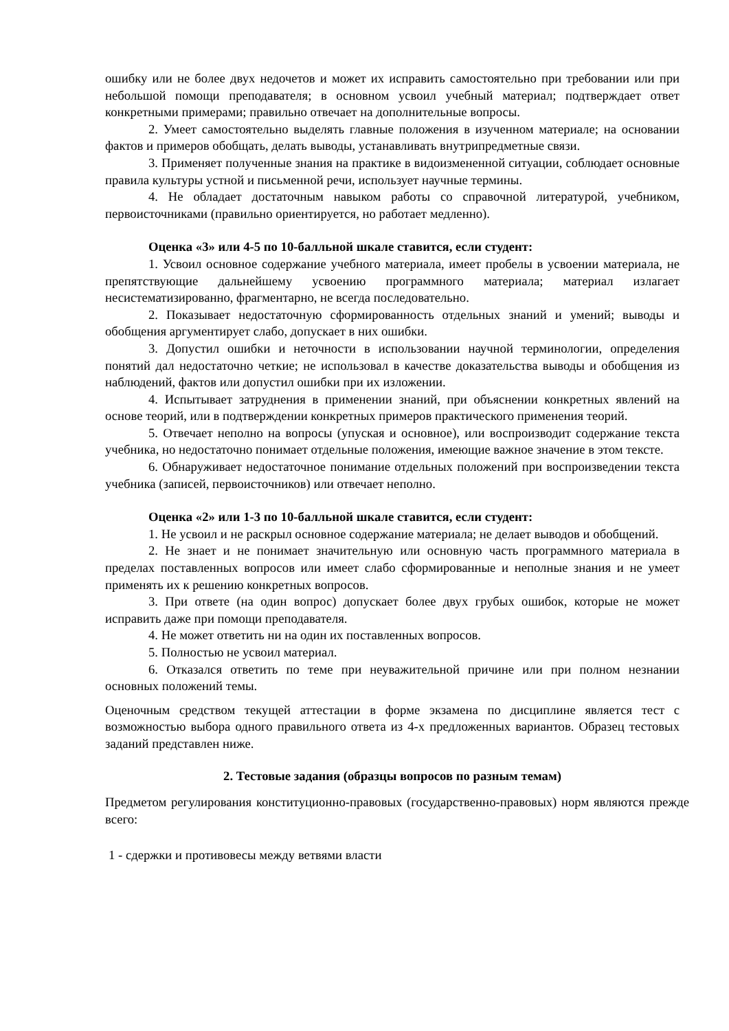ошибку или не более двух недочетов и может их исправить самостоятельно при требовании или при небольшой помощи преподавателя; в основном усвоил учебный материал; подтверждает ответ конкретными примерами; правильно отвечает на дополнительные вопросы.
2. Умеет самостоятельно выделять главные положения в изученном материале; на основании фактов и примеров обобщать, делать выводы, устанавливать внутрипредметные связи.
3. Применяет полученные знания на практике в видоизмененной ситуации, соблюдает основные правила культуры устной и письменной речи, использует научные термины.
4. Не обладает достаточным навыком работы со справочной литературой, учебником, первоисточниками (правильно ориентируется, но работает медленно).
Оценка «3» или 4-5 по 10-балльной шкале ставится, если студент:
1. Усвоил основное содержание учебного материала, имеет пробелы в усвоении материала, не препятствующие дальнейшему усвоению программного материала; материал излагает несистематизированно, фрагментарно, не всегда последовательно.
2. Показывает недостаточную сформированность отдельных знаний и умений; выводы и обобщения аргументирует слабо, допускает в них ошибки.
3. Допустил ошибки и неточности в использовании научной терминологии, определения понятий дал недостаточно четкие; не использовал в качестве доказательства выводы и обобщения из наблюдений, фактов или допустил ошибки при их изложении.
4. Испытывает затруднения в применении знаний, при объяснении конкретных явлений на основе теорий, или в подтверждении конкретных примеров практического применения теорий.
5. Отвечает неполно на вопросы (упуская и основное), или воспроизводит содержание текста учебника, но недостаточно понимает отдельные положения, имеющие важное значение в этом тексте.
6. Обнаруживает недостаточное понимание отдельных положений при воспроизведении текста учебника (записей, первоисточников) или отвечает неполно.
Оценка «2» или 1-3 по 10-балльной шкале ставится, если студент:
1. Не усвоил и не раскрыл основное содержание материала; не делает выводов и обобщений.
2. Не знает и не понимает значительную или основную часть программного материала в пределах поставленных вопросов или имеет слабо сформированные и неполные знания и не умеет применять их к решению конкретных вопросов.
3. При ответе (на один вопрос) допускает более двух грубых ошибок, которые не может исправить даже при помощи преподавателя.
4. Не может ответить ни на один их поставленных вопросов.
5. Полностью не усвоил материал.
6. Отказался ответить по теме при неуважительной причине или при полном незнании основных положений темы.
Оценочным средством текущей аттестации в форме экзамена по дисциплине является тест с возможностью выбора одного правильного ответа из 4-х предложенных вариантов. Образец тестовых заданий представлен ниже.
2. Тестовые задания (образцы вопросов по разным темам)
Предметом регулирования конституционно-правовых (государственно-правовых) норм являются прежде всего:
1 - сдержки и противовесы между ветвями власти